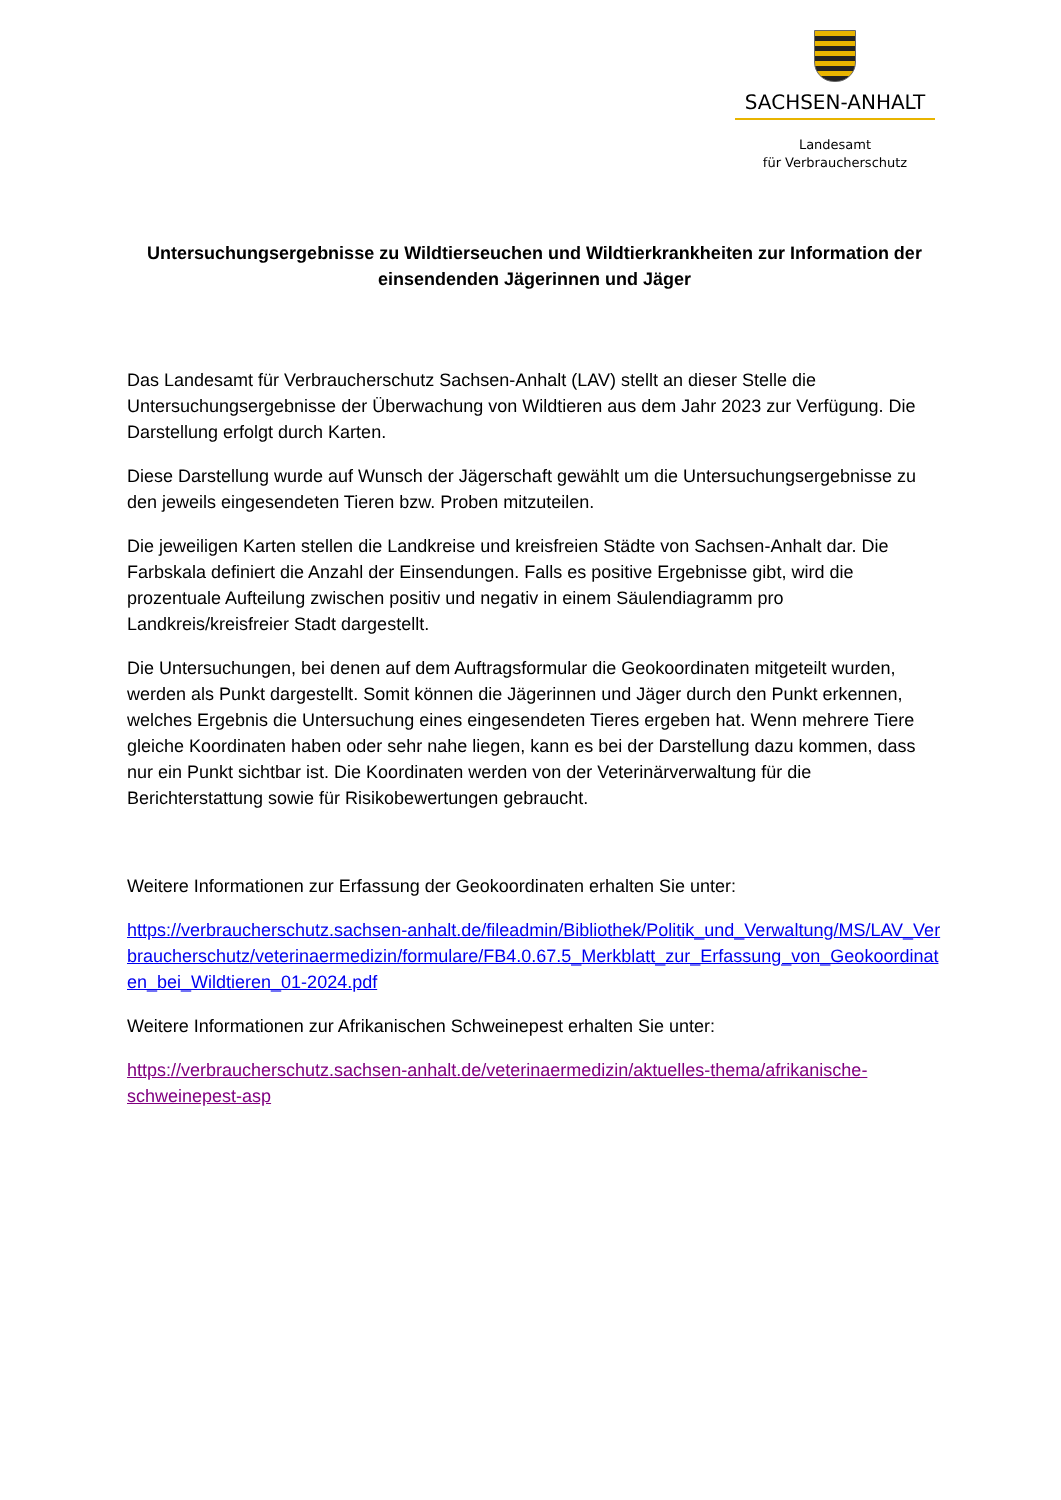SACHSEN-ANHALT
Landesamt
für Verbraucherschutz
Untersuchungsergebnisse zu Wildtierseuchen und Wildtierkrankheiten zur Information der einsendenden Jägerinnen und Jäger
Das Landesamt für Verbraucherschutz Sachsen-Anhalt (LAV) stellt an dieser Stelle die Untersuchungsergebnisse der Überwachung von Wildtieren aus dem Jahr 2023 zur Verfügung. Die Darstellung erfolgt durch Karten.
Diese Darstellung wurde auf Wunsch der Jägerschaft gewählt um die Untersuchungsergebnisse zu den jeweils eingesendeten Tieren bzw. Proben mitzuteilen.
Die jeweiligen Karten stellen die Landkreise und kreisfreien Städte von Sachsen-Anhalt dar. Die Farbskala definiert die Anzahl der Einsendungen. Falls es positive Ergebnisse gibt, wird die prozentuale Aufteilung zwischen positiv und negativ in einem Säulendiagramm pro Landkreis/kreisfreier Stadt dargestellt.
Die Untersuchungen, bei denen auf dem Auftragsformular die Geokoordinaten mitgeteilt wurden, werden als Punkt dargestellt. Somit können die Jägerinnen und Jäger durch den Punkt erkennen, welches Ergebnis die Untersuchung eines eingesendeten Tieres ergeben hat. Wenn mehrere Tiere gleiche Koordinaten haben oder sehr nahe liegen, kann es bei der Darstellung dazu kommen, dass nur ein Punkt sichtbar ist. Die Koordinaten werden von der Veterinärverwaltung für die Berichterstattung sowie für Risikobewertungen gebraucht.
Weitere Informationen zur Erfassung der Geokoordinaten erhalten Sie unter:
https://verbraucherschutz.sachsen-anhalt.de/fileadmin/Bibliothek/Politik_und_Verwaltung/MS/LAV_Verbraucherschutz/veterinaermedizin/formulare/FB4.0.67.5_Merkblatt_zur_Erfassung_von_Geokoordinaten_bei_Wildtieren_01-2024.pdf
Weitere Informationen zur Afrikanischen Schweinepest erhalten Sie unter:
https://verbraucherschutz.sachsen-anhalt.de/veterinaermedizin/aktuelles-thema/afrikanische-schweinepest-asp